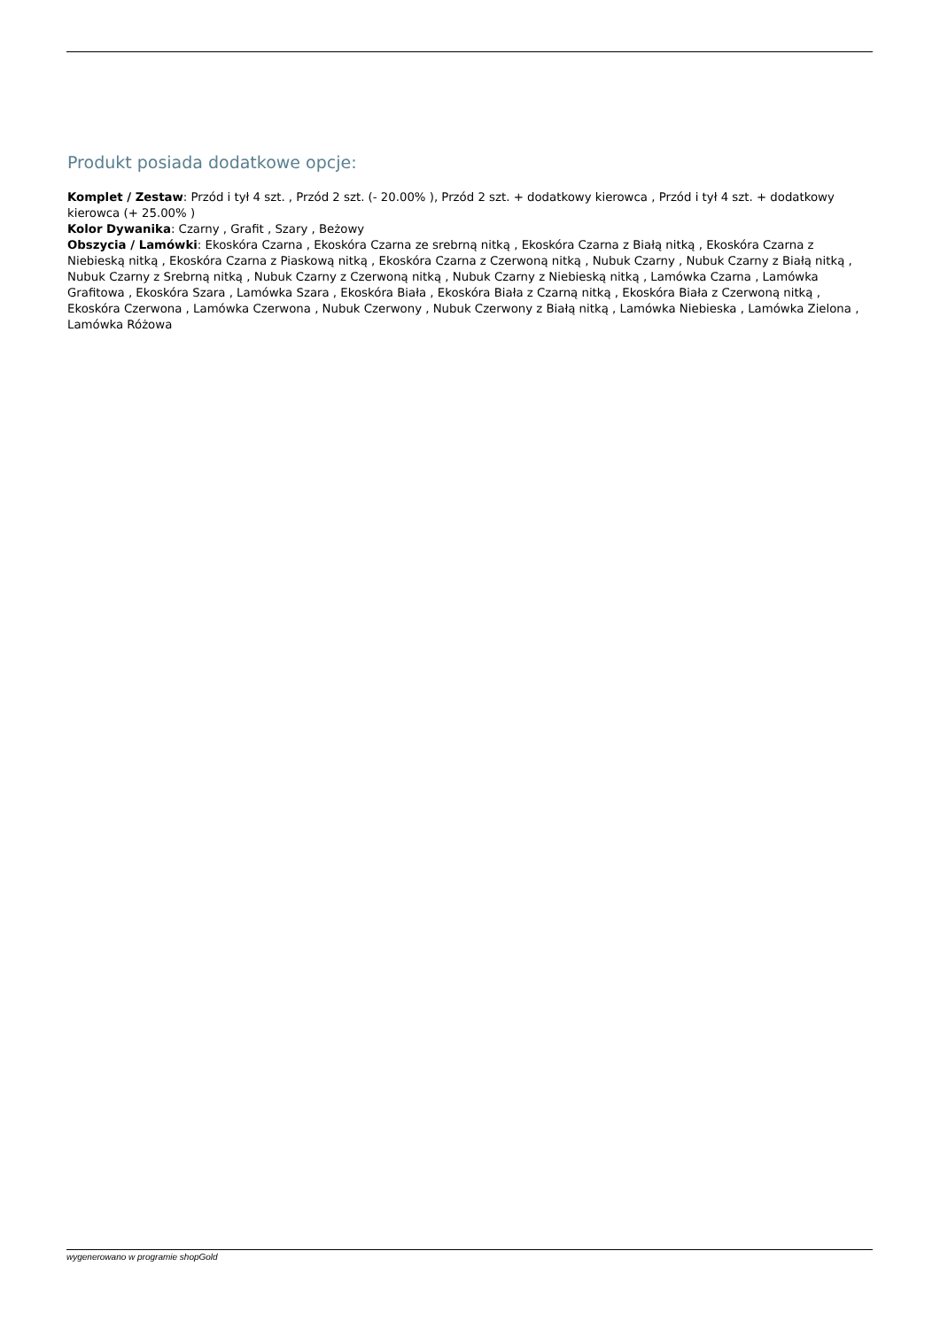Produkt posiada dodatkowe opcje:
Komplet / Zestaw: Przód i tył 4 szt. , Przód 2 szt. (- 20.00% ), Przód 2 szt. + dodatkowy kierowca , Przód i tył 4 szt. + dodatkowy kierowca (+ 25.00% )
Kolor Dywanika: Czarny , Grafit , Szary , Beżowy
Obszycia / Lamówki: Ekoskóra Czarna , Ekoskóra Czarna ze srebrną nitką , Ekoskóra Czarna z Białą nitką , Ekoskóra Czarna z Niebieską nitką , Ekoskóra Czarna z Piaskową nitką , Ekoskóra Czarna z Czerwoną nitką , Nubuk Czarny , Nubuk Czarny z Białą nitką , Nubuk Czarny z Srebrną nitką , Nubuk Czarny z Czerwoną nitką , Nubuk Czarny z Niebieską nitką , Lamówka Czarna , Lamówka Grafitowa , Ekoskóra Szara , Lamówka Szara , Ekoskóra Biała , Ekoskóra Biała z Czarną nitką , Ekoskóra Biała z Czerwoną nitką , Ekoskóra Czerwona , Lamówka Czerwona , Nubuk Czerwony , Nubuk Czerwony z Białą nitką , Lamówka Niebieska , Lamówka Zielona , Lamówka Różowa
wygenerowano w programie shopGold